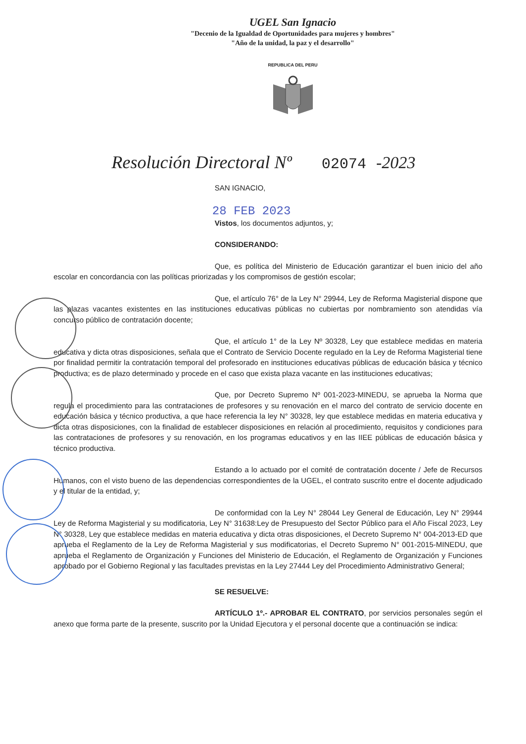UGEL San Ignacio
"Decenio de la Igualdad de Oportunidades para mujeres y hombres"
"Año de la unidad, la paz y el desarrollo"
REPUBLICA DEL PERU
Resolución Directoral Nº 02074 -2023
SAN IGNACIO,
28 FEB 2023
Vistos, los documentos adjuntos, y;
CONSIDERANDO:
Que, es política del Ministerio de Educación garantizar el buen inicio del año escolar en concordancia con las políticas priorizadas y los compromisos de gestión escolar;
Que, el artículo 76° de la Ley N° 29944, Ley de Reforma Magisterial dispone que las plazas vacantes existentes en las instituciones educativas públicas no cubiertas por nombramiento son atendidas vía concurso público de contratación docente;
Que, el artículo 1° de la Ley Nº 30328, Ley que establece medidas en materia educativa y dicta otras disposiciones, señala que el Contrato de Servicio Docente regulado en la Ley de Reforma Magisterial tiene por finalidad permitir la contratación temporal del profesorado en instituciones educativas públicas de educación básica y técnico productiva; es de plazo determinado y procede en el caso que exista plaza vacante en las instituciones educativas;
Que, por Decreto Supremo Nº 001-2023-MINEDU, se aprueba la Norma que regula el procedimiento para las contrataciones de profesores y su renovación en el marco del contrato de servicio docente en educación básica y técnico productiva, a que hace referencia la ley N° 30328, ley que establece medidas en materia educativa y dicta otras disposiciones, con la finalidad de establecer disposiciones en relación al procedimiento, requisitos y condiciones para las contrataciones de profesores y su renovación, en los programas educativos y en las IIEE públicas de educación básica y técnico productiva.
Estando a lo actuado por el comité de contratación docente / Jefe de Recursos Humanos, con el visto bueno de las dependencias correspondientes de la UGEL, el contrato suscrito entre el docente adjudicado y el titular de la entidad, y;
De conformidad con la Ley N° 28044 Ley General de Educación, Ley N° 29944 Ley de Reforma Magisterial y su modificatoria, Ley N° 31638:Ley de Presupuesto del Sector Público para el Año Fiscal 2023, Ley N° 30328, Ley que establece medidas en materia educativa y dicta otras disposiciones, el Decreto Supremo N° 004-2013-ED que aprueba el Reglamento de la Ley de Reforma Magisterial y sus modificatorias, el Decreto Supremo N° 001-2015-MINEDU, que aprueba el Reglamento de Organización y Funciones del Ministerio de Educación, el Reglamento de Organización y Funciones aprobado por el Gobierno Regional y las facultades previstas en la Ley 27444 Ley del Procedimiento Administrativo General;
SE RESUELVE:
ARTÍCULO 1º.- APROBAR EL CONTRATO, por servicios personales según el anexo que forma parte de la presente, suscrito por la Unidad Ejecutora y el personal docente que a continuación se indica: